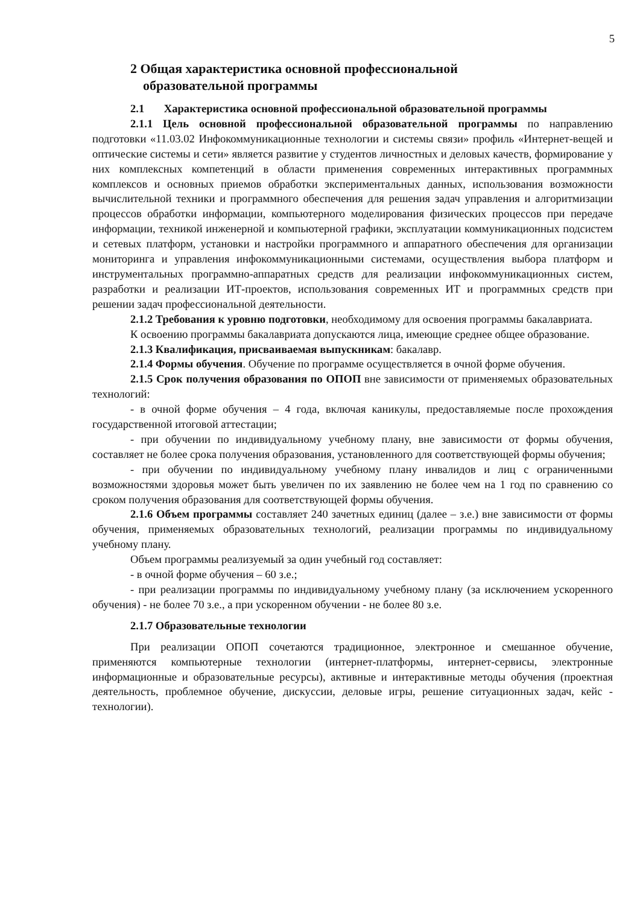5
2 Общая характеристика основной профессиональной
образовательной программы
2.1 Характеристика основной профессиональной образовательной программы
2.1.1 Цель основной профессиональной образовательной программы по направлению подготовки «11.03.02 Инфокоммуникационные технологии и системы связи» профиль «Интернет-вещей и оптические системы и сети» является развитие у студентов личностных и деловых качеств, формирование у них комплексных компетенций в области применения современных интерактивных программных комплексов и основных приемов обработки экспериментальных данных, использования возможности вычислительной техники и программного обеспечения для решения задач управления и алгоритмизации процессов обработки информации, компьютерного моделирования физических процессов при передаче информации, техникой инженерной и компьютерной графики, эксплуатации коммуникационных подсистем и сетевых платформ, установки и настройки программного и аппаратного обеспечения для организации мониторинга и управления инфокоммуникационными системами, осуществления выбора платформ и инструментальных программно-аппаратных средств для реализации инфокоммуникационных систем, разработки и реализации ИТ-проектов, использования современных ИТ и программных средств при решении задач профессиональной деятельности.
2.1.2 Требования к уровню подготовки, необходимому для освоения программы бакалавриата.
К освоению программы бакалавриата допускаются лица, имеющие среднее общее образование.
2.1.3 Квалификация, присваиваемая выпускникам: бакалавр.
2.1.4 Формы обучения. Обучение по программе осуществляется в очной форме обучения.
2.1.5 Срок получения образования по ОПОП вне зависимости от применяемых образовательных технологий:
- в очной форме обучения – 4 года, включая каникулы, предоставляемые после прохождения государственной итоговой аттестации;
- при обучении по индивидуальному учебному плану, вне зависимости от формы обучения, составляет не более срока получения образования, установленного для соответствующей формы обучения;
- при обучении по индивидуальному учебному плану инвалидов и лиц с ограниченными возможностями здоровья может быть увеличен по их заявлению не более чем на 1 год по сравнению со сроком получения образования для соответствующей формы обучения.
2.1.6 Объем программы составляет 240 зачетных единиц (далее – з.е.) вне зависимости от формы обучения, применяемых образовательных технологий, реализации программы по индивидуальному учебному плану.
Объем программы реализуемый за один учебный год составляет:
- в очной форме обучения – 60 з.е.;
- при реализации программы по индивидуальному учебному плану (за исключением ускоренного обучения) - не более 70 з.е., а при ускоренном обучении - не более 80 з.е.
2.1.7 Образовательные технологии
При реализации ОПОП сочетаются традиционное, электронное и смешанное обучение, применяются компьютерные технологии (интернет-платформы, интернет-сервисы, электронные информационные и образовательные ресурсы), активные и интерактивные методы обучения (проектная деятельность, проблемное обучение, дискуссии, деловые игры, решение ситуационных задач, кейс - технологии).